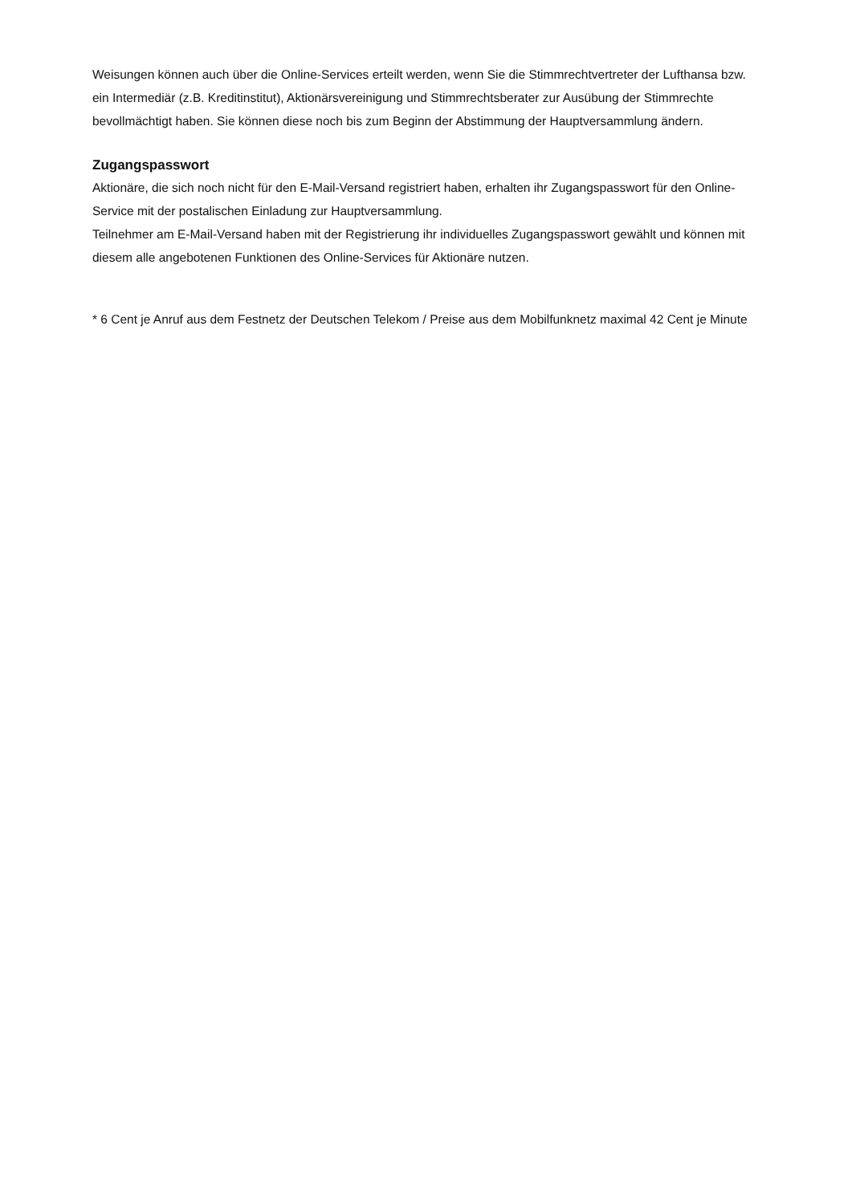Weisungen können auch über die Online-Services erteilt werden, wenn Sie die Stimmrechtvertreter der Lufthansa bzw. ein Intermediär (z.B. Kreditinstitut), Aktionärsvereinigung und Stimmrechtsberater zur Ausübung der Stimmrechte bevollmächtigt haben. Sie können diese noch bis zum Beginn der Abstimmung der Hauptversammlung ändern.
Zugangspasswort
Aktionäre, die sich noch nicht für den E-Mail-Versand registriert haben, erhalten ihr Zugangspasswort für den Online-Service mit der postalischen Einladung zur Hauptversammlung.
Teilnehmer am E-Mail-Versand haben mit der Registrierung ihr individuelles Zugangspasswort gewählt und können mit diesem alle angebotenen Funktionen des Online-Services für Aktionäre nutzen.
* 6 Cent je Anruf aus dem Festnetz der Deutschen Telekom / Preise aus dem Mobilfunknetz maximal 42 Cent je Minute